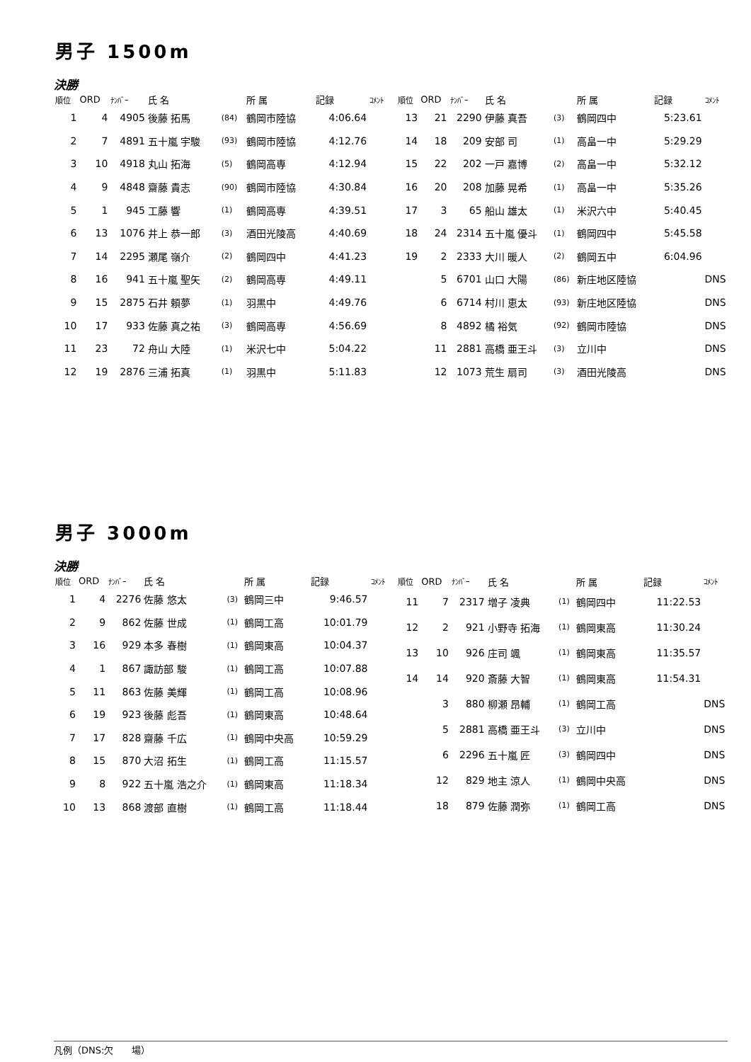男子 1500m
決勝
| 順位 | ORD | ﾅﾝﾊﾞｰ | 氏 名 | | 所 属 | 記録 | ｺﾒﾝﾄ |
| --- | --- | --- | --- | --- | --- | --- | --- |
| 1 | 4 | 4905 | 後藤 拓馬 | (84) | 鶴岡市陸協 | 4:06.64 | |
| 2 | 7 | 4891 | 五十嵐 宇駿 | (93) | 鶴岡市陸協 | 4:12.76 | |
| 3 | 10 | 4918 | 丸山 拓海 | (5) | 鶴岡高専 | 4:12.94 | |
| 4 | 9 | 4848 | 齋藤 貴志 | (90) | 鶴岡市陸協 | 4:30.84 | |
| 5 | 1 | 945 | 工藤 響 | (1) | 鶴岡高専 | 4:39.51 | |
| 6 | 13 | 1076 | 井上 恭一郎 | (3) | 酒田光陵高 | 4:40.69 | |
| 7 | 14 | 2295 | 瀬尾 嶺介 | (2) | 鶴岡四中 | 4:41.23 | |
| 8 | 16 | 941 | 五十嵐 聖矢 | (2) | 鶴岡高専 | 4:49.11 | |
| 9 | 15 | 2875 | 石井 頼夢 | (1) | 羽黒中 | 4:49.76 | |
| 10 | 17 | 933 | 佐藤 真之祐 | (3) | 鶴岡高専 | 4:56.69 | |
| 11 | 23 | 72 | 舟山 大陸 | (1) | 米沢七中 | 5:04.22 | |
| 12 | 19 | 2876 | 三浦 拓真 | (1) | 羽黒中 | 5:11.83 | |
| 順位 | ORD | ﾅﾝﾊﾞｰ | 氏 名 | | 所 属 | 記録 | ｺﾒﾝﾄ |
| --- | --- | --- | --- | --- | --- | --- | --- |
| 13 | 21 | 2290 | 伊藤 真吾 | (3) | 鶴岡四中 | 5:23.61 | |
| 14 | 18 | 209 | 安部 司 | (1) | 高畠一中 | 5:29.29 | |
| 15 | 22 | 202 | 一戸 嘉博 | (2) | 高畠一中 | 5:32.12 | |
| 16 | 20 | 208 | 加藤 晃希 | (1) | 高畠一中 | 5:35.26 | |
| 17 | 3 | 65 | 船山 雄太 | (1) | 米沢六中 | 5:40.45 | |
| 18 | 24 | 2314 | 五十嵐 優斗 | (1) | 鶴岡四中 | 5:45.58 | |
| 19 | 2 | 2333 | 大川 暖人 | (2) | 鶴岡五中 | 6:04.96 | |
| | 5 | 6701 | 山口 大陽 | (86) | 新庄地区陸協 | | DNS |
| | 6 | 6714 | 村川 恵太 | (93) | 新庄地区陸協 | | DNS |
| | 8 | 4892 | 橘 裕気 | (92) | 鶴岡市陸協 | | DNS |
| | 11 | 2881 | 高橋 亜王斗 | (3) | 立川中 | | DNS |
| | 12 | 1073 | 荒生 扇司 | (3) | 酒田光陵高 | | DNS |
男子 3000m
決勝
| 順位 | ORD | ﾅﾝﾊﾞｰ | 氏 名 | | 所 属 | 記録 | ｺﾒﾝﾄ |
| --- | --- | --- | --- | --- | --- | --- | --- |
| 1 | 4 | 2276 | 佐藤 悠太 | (3) | 鶴岡三中 | 9:46.57 | |
| 2 | 9 | 862 | 佐藤 世成 | (1) | 鶴岡工高 | 10:01.79 | |
| 3 | 16 | 929 | 本多 春樹 | (1) | 鶴岡東高 | 10:04.37 | |
| 4 | 1 | 867 | 諏訪部 駿 | (1) | 鶴岡工高 | 10:07.88 | |
| 5 | 11 | 863 | 佐藤 美輝 | (1) | 鶴岡工高 | 10:08.96 | |
| 6 | 19 | 923 | 後藤 彪吾 | (1) | 鶴岡東高 | 10:48.64 | |
| 7 | 17 | 828 | 齋藤 千広 | (1) | 鶴岡中央高 | 10:59.29 | |
| 8 | 15 | 870 | 大沼 拓生 | (1) | 鶴岡工高 | 11:15.57 | |
| 9 | 8 | 922 | 五十嵐 浩之介 | (1) | 鶴岡東高 | 11:18.34 | |
| 10 | 13 | 868 | 渡部 直樹 | (1) | 鶴岡工高 | 11:18.44 | |
| 順位 | ORD | ﾅﾝﾊﾞｰ | 氏 名 | | 所 属 | 記録 | ｺﾒﾝﾄ |
| --- | --- | --- | --- | --- | --- | --- | --- |
| 11 | 7 | 2317 | 増子 凌典 | (1) | 鶴岡四中 | 11:22.53 | |
| 12 | 2 | 921 | 小野寺 拓海 | (1) | 鶴岡東高 | 11:30.24 | |
| 13 | 10 | 926 | 庄司 颯 | (1) | 鶴岡東高 | 11:35.57 | |
| 14 | 14 | 920 | 斎藤 大智 | (1) | 鶴岡東高 | 11:54.31 | |
| | 3 | 880 | 柳瀬 昂輔 | (1) | 鶴岡工高 | | DNS |
| | 5 | 2881 | 高橋 亜王斗 | (3) | 立川中 | | DNS |
| | 6 | 2296 | 五十嵐 匠 | (3) | 鶴岡四中 | | DNS |
| | 12 | 829 | 地主 涼人 | (1) | 鶴岡中央高 | | DNS |
| | 18 | 879 | 佐藤 潤弥 | (1) | 鶴岡工高 | | DNS |
凡例（DNS:欠　　場）